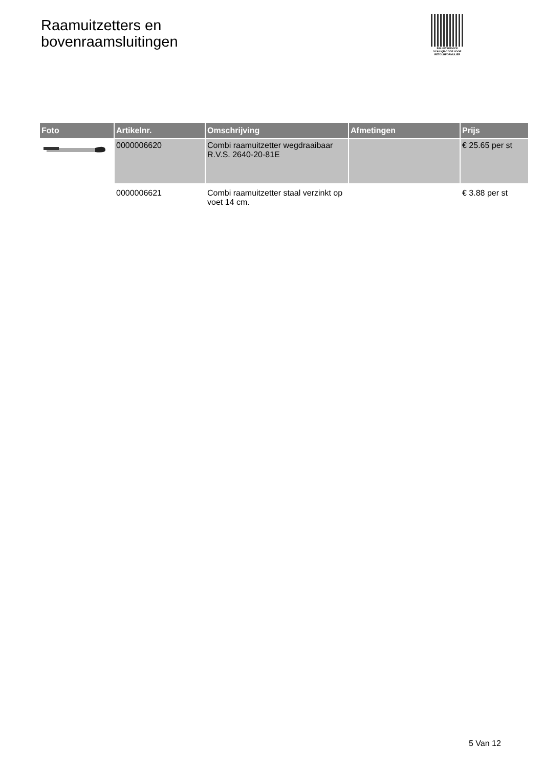Raamuitzetters en
bovenraamsluitingen
PALLETSERVICE
SCAN QR-CODE VOOR
RETOURFORMULIER
| Foto | Artikelnr. | Omschrijving | Afmetingen | Prijs |
| --- | --- | --- | --- | --- |
| | 0000006620 | Combi raamuitzetter wegdraaibaar R.V.S. 2640-20-81E | | € 25.65 per st |
| | 0000006621 | Combi raamuitzetter staal verzinkt op voet 14 cm. | | € 3.88 per st |
5 Van 12